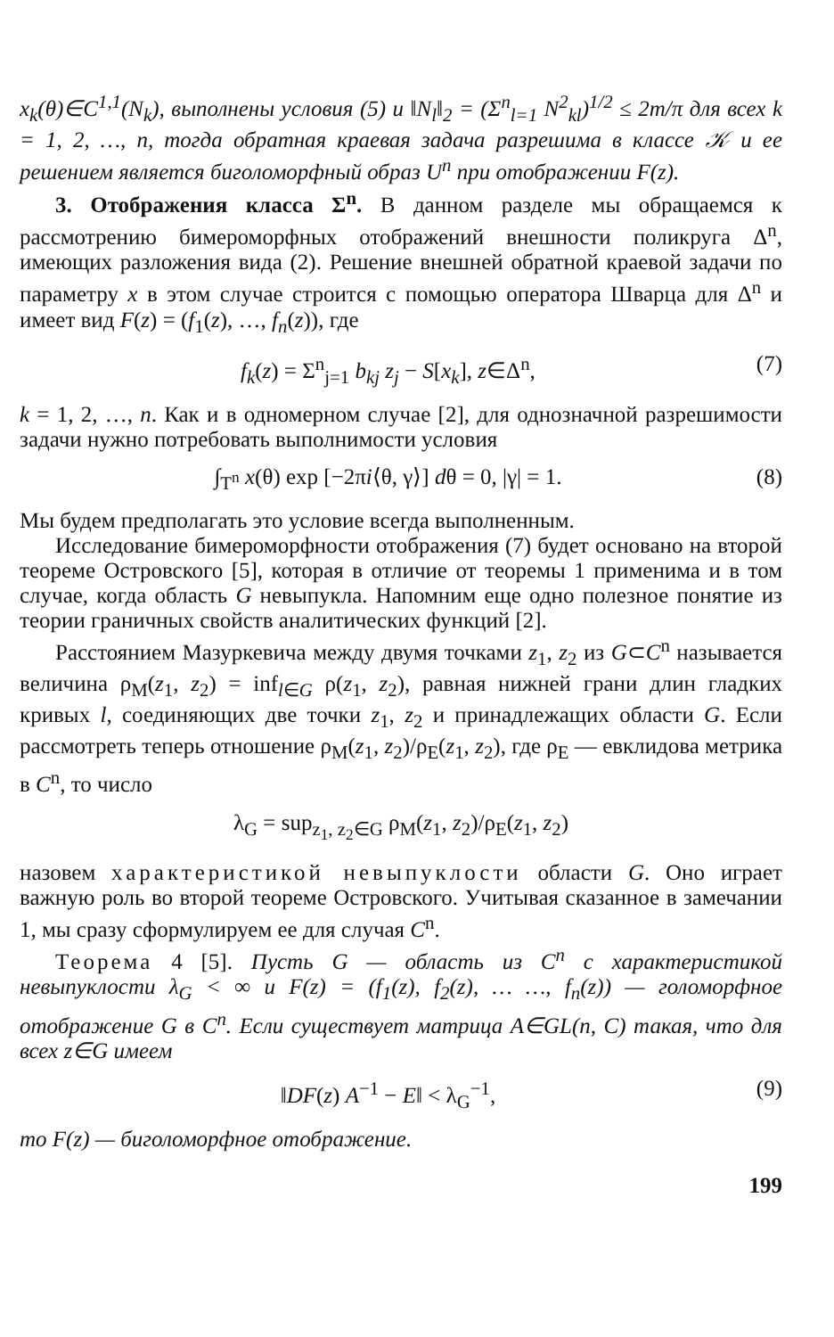x<sub>k</sub>(θ)∈C<sup>1,1</sup>(N<sub>k</sub>), выполнены условия (5) и ‖N<sub>l</sub>‖<sub>2</sub> = (Σ<sup>n</sup><sub>l=1</sub> N<sup>2</sup><sub>kl</sub>)<sup>1/2</sup> ≤ 2m/π для всех k = 1, 2, …, n, тогда обратная краевая задача разрешима в классе 𝒦 и ее решением является биголоморфный образ U<sup>n</sup> при отображении F(z).
3. Отображения класса Σ<sup>n</sup>. В данном разделе мы обращаемся к рассмотрению бимероморфных отображений внешности поликруга Δ<sup>n</sup>, имеющих разложения вида (2). Решение внешней обратной краевой задачи по параметру x в этом случае строится с помощью оператора Шварца для Δ<sup>n</sup> и имеет вид F(z) = (f<sub>1</sub>(z), …, f<sub>n</sub>(z)), где
f<sub>k</sub>(z) = Σ<sup>n</sup><sub>j=1</sub> b<sub>kj</sub> z<sub>j</sub> − S[x<sub>k</sub>], z∈Δ<sup>n</sup>, (7)
k = 1, 2, …, n. Как и в одномерном случае [2], для однозначной разрешимости задачи нужно потребовать выполнимости условия
∫<sub>T<sup>n</sup></sub> x(θ) exp [−2πi⟨θ, γ⟩] dθ = 0, |γ| = 1. (8)
Мы будем предполагать это условие всегда выполненным.
Исследование бимероморфности отображения (7) будет основано на второй теореме Островского [5], которая в отличие от теоремы 1 применима и в том случае, когда область G невыпукла. Напомним еще одно полезное понятие из теории граничных свойств аналитических функций [2].
Расстоянием Мазуркевича между двумя точками z<sub>1</sub>, z<sub>2</sub> из G⊂C<sup>n</sup> называется величина ρ<sub>M</sub>(z<sub>1</sub>, z<sub>2</sub>) = inf<sub>l∈G</sub> ρ(z<sub>1</sub>, z<sub>2</sub>), равная нижней грани длин гладких кривых l, соединяющих две точки z<sub>1</sub>, z<sub>2</sub> и принадлежащих области G. Если рассмотреть теперь отношение ρ<sub>M</sub>(z<sub>1</sub>, z<sub>2</sub>)/ρ<sub>E</sub>(z<sub>1</sub>, z<sub>2</sub>), где ρ<sub>E</sub> — евклидова метрика в C<sup>n</sup>, то число
λ<sub>G</sub> = sup<sub>z<sub>1</sub>, z<sub>2</sub>∈G</sub> ρ<sub>M</sub>(z<sub>1</sub>, z<sub>2</sub>)/ρ<sub>E</sub>(z<sub>1</sub>, z<sub>2</sub>)
назовем характеристикой невыпуклости области G. Оно играет важную роль во второй теореме Островского. Учитывая сказанное в замечании 1, мы сразу сформулируем ее для случая C<sup>n</sup>.
Теорема 4 [5]. Пусть G — область из C<sup>n</sup> с характеристикой невыпуклости λ<sub>G</sub> < ∞ и F(z) = (f<sub>1</sub>(z), f<sub>2</sub>(z), … …, f<sub>n</sub>(z)) — голоморфное отображение G в C<sup>n</sup>. Если существует матрица A∈GL(n, C) такая, что для всех z∈G имеем
‖DF(z) A<sup>−1</sup> − E‖ < λ<sub>G</sub><sup>−1</sup>, (9)
то F(z) — биголоморфное отображение.
199